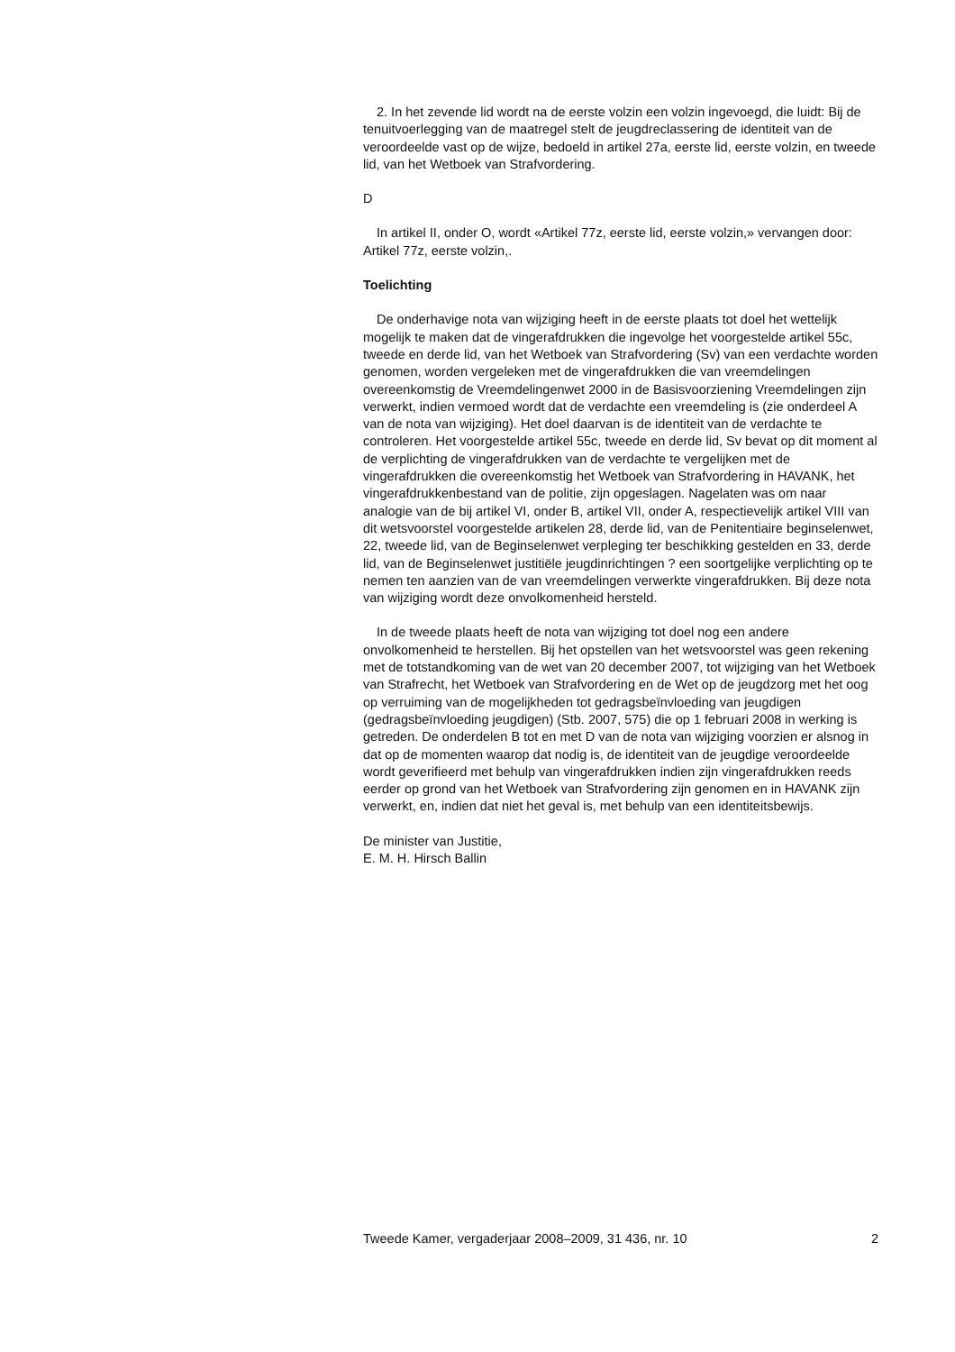2. In het zevende lid wordt na de eerste volzin een volzin ingevoegd, die luidt: Bij de tenuitvoerlegging van de maatregel stelt de jeugdreclassering de identiteit van de veroordeelde vast op de wijze, bedoeld in artikel 27a, eerste lid, eerste volzin, en tweede lid, van het Wetboek van Strafvordering.
D
In artikel II, onder O, wordt «Artikel 77z, eerste lid, eerste volzin,» vervangen door: Artikel 77z, eerste volzin,.
Toelichting
De onderhavige nota van wijziging heeft in de eerste plaats tot doel het wettelijk mogelijk te maken dat de vingerafdrukken die ingevolge het voorgestelde artikel 55c, tweede en derde lid, van het Wetboek van Strafvordering (Sv) van een verdachte worden genomen, worden vergeleken met de vingerafdrukken die van vreemdelingen overeenkomstig de Vreemdelingenwet 2000 in de Basisvoorziening Vreemdelingen zijn verwerkt, indien vermoed wordt dat de verdachte een vreemdeling is (zie onderdeel A van de nota van wijziging). Het doel daarvan is de identiteit van de verdachte te controleren. Het voorgestelde artikel 55c, tweede en derde lid, Sv bevat op dit moment al de verplichting de vingerafdrukken van de verdachte te vergelijken met de vingerafdrukken die overeenkomstig het Wetboek van Strafvordering in HAVANK, het vingerafdrukkenbestand van de politie, zijn opgeslagen. Nagelaten was om naar analogie van de bij artikel VI, onder B, artikel VII, onder A, respectievelijk artikel VIII van dit wetsvoorstel voorgestelde artikelen 28, derde lid, van de Penitentiaire beginselenwet, 22, tweede lid, van de Beginselenwet verpleging ter beschikking gestelden en 33, derde lid, van de Beginselenwet justitiële jeugdinrichtingen ? een soortgelijke verplichting op te nemen ten aanzien van de van vreemdelingen verwerkte vingerafdrukken. Bij deze nota van wijziging wordt deze onvolkomenheid hersteld.
In de tweede plaats heeft de nota van wijziging tot doel nog een andere onvolkomenheid te herstellen. Bij het opstellen van het wetsvoorstel was geen rekening met de totstandkoming van de wet van 20 december 2007, tot wijziging van het Wetboek van Strafrecht, het Wetboek van Strafvordering en de Wet op de jeugdzorg met het oog op verruiming van de mogelijkheden tot gedragsbeïnvloeding van jeugdigen (gedragsbeïnvloeding jeugdigen) (Stb. 2007, 575) die op 1 februari 2008 in werking is getreden. De onderdelen B tot en met D van de nota van wijziging voorzien er alsnog in dat op de momenten waarop dat nodig is, de identiteit van de jeugdige veroordeelde wordt geverifieerd met behulp van vingerafdrukken indien zijn vingerafdrukken reeds eerder op grond van het Wetboek van Strafvordering zijn genomen en in HAVANK zijn verwerkt, en, indien dat niet het geval is, met behulp van een identiteitsbewijs.
De minister van Justitie,
E. M. H. Hirsch Ballin
Tweede Kamer, vergaderjaar 2008–2009, 31 436, nr. 10 2